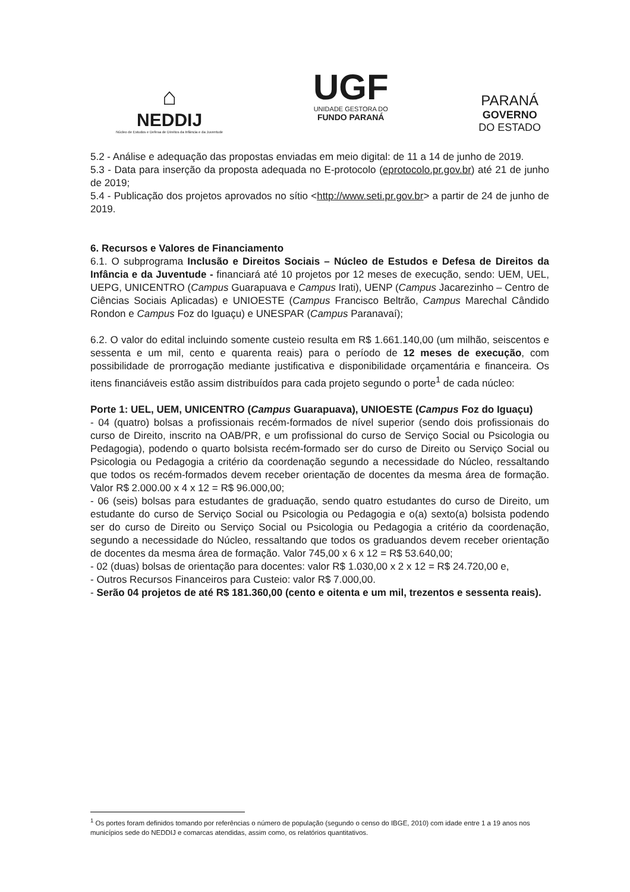⌂
NEDDIJ
Núcleo de Estudos e Defesa de Direitos da Infância e da Juventude
UGF
UNIDADE GESTORA DO
FUNDO PARANÁ
PARANÁ
GOVERNO
DO ESTADO
5.2 - Análise e adequação das propostas enviadas em meio digital: de 11 a 14 de junho de 2019.
5.3 - Data para inserção da proposta adequada no E-protocolo (eprotocolo.pr.gov.br) até 21 de junho de 2019;
5.4 - Publicação dos projetos aprovados no sítio <http://www.seti.pr.gov.br> a partir de 24 de junho de 2019.
6. Recursos e Valores de Financiamento
6.1. O subprograma Inclusão e Direitos Sociais – Núcleo de Estudos e Defesa de Direitos da Infância e da Juventude - financiará até 10 projetos por 12 meses de execução, sendo: UEM, UEL, UEPG, UNICENTRO (Campus Guarapuava e Campus Irati), UENP (Campus Jacarezinho – Centro de Ciências Sociais Aplicadas) e UNIOESTE (Campus Francisco Beltrão, Campus Marechal Cândido Rondon e Campus Foz do Iguaçu) e UNESPAR (Campus Paranavaí);
6.2. O valor do edital incluindo somente custeio resulta em R$ 1.661.140,00 (um milhão, seiscentos e sessenta e um mil, cento e quarenta reais) para o período de 12 meses de execução, com possibilidade de prorrogação mediante justificativa e disponibilidade orçamentária e financeira. Os itens financiáveis estão assim distribuídos para cada projeto segundo o porte<sup>1</sup> de cada núcleo:
Porte 1: UEL, UEM, UNICENTRO (Campus Guarapuava), UNIOESTE (Campus Foz do Iguaçu)
- 04 (quatro) bolsas a profissionais recém-formados de nível superior (sendo dois profissionais do curso de Direito, inscrito na OAB/PR, e um profissional do curso de Serviço Social ou Psicologia ou Pedagogia), podendo o quarto bolsista recém-formado ser do curso de Direito ou Serviço Social ou Psicologia ou Pedagogia a critério da coordenação segundo a necessidade do Núcleo, ressaltando que todos os recém-formados devem receber orientação de docentes da mesma área de formação. Valor R$ 2.000.00 x 4 x 12 = R$ 96.000,00;
- 06 (seis) bolsas para estudantes de graduação, sendo quatro estudantes do curso de Direito, um estudante do curso de Serviço Social ou Psicologia ou Pedagogia e o(a) sexto(a) bolsista podendo ser do curso de Direito ou Serviço Social ou Psicologia ou Pedagogia a critério da coordenação, segundo a necessidade do Núcleo, ressaltando que todos os graduandos devem receber orientação de docentes da mesma área de formação. Valor 745,00 x 6 x 12 = R$ 53.640,00;
- 02 (duas) bolsas de orientação para docentes: valor R$ 1.030,00 x 2 x 12 = R$ 24.720,00 e,
- Outros Recursos Financeiros para Custeio: valor R$ 7.000,00.
- Serão 04 projetos de até R$ 181.360,00 (cento e oitenta e um mil, trezentos e sessenta reais).
<sup>1</sup> Os portes foram definidos tomando por referências o número de população (segundo o censo do IBGE, 2010) com idade entre 1 a 19 anos nos municípios sede do NEDDIJ e comarcas atendidas, assim como, os relatórios quantitativos.